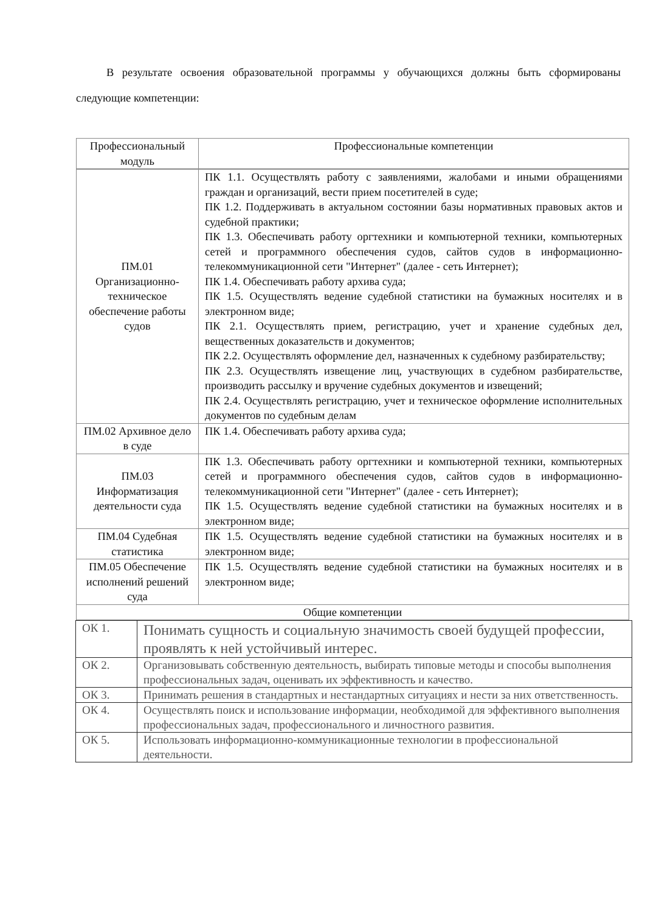В результате освоения образовательной программы у обучающихся должны быть сформированы следующие компетенции:
| Профессиональный модуль | Профессиональные компетенции |
| --- | --- |
| ПМ.01 Организационно-техническое обеспечение работы судов | ПК 1.1. Осуществлять работу с заявлениями, жалобами и иными обращениями граждан и организаций, вести прием посетителей в суде; ПК 1.2. Поддерживать в актуальном состоянии базы нормативных правовых актов и судебной практики; ПК 1.3. Обеспечивать работу оргтехники и компьютерной техники, компьютерных сетей и программного обеспечения судов, сайтов судов в информационно-телекоммуникационной сети "Интернет" (далее - сеть Интернет); ПК 1.4. Обеспечивать работу архива суда; ПК 1.5. Осуществлять ведение судебной статистики на бумажных носителях и в электронном виде; ПК 2.1. Осуществлять прием, регистрацию, учет и хранение судебных дел, вещественных доказательств и документов; ПК 2.2. Осуществлять оформление дел, назначенных к судебному разбирательству; ПК 2.3. Осуществлять извещение лиц, участвующих в судебном разбирательстве, производить рассылку и вручение судебных документов и извещений; ПК 2.4. Осуществлять регистрацию, учет и техническое оформление исполнительных документов по судебным делам |
| ПМ.02 Архивное дело в суде | ПК 1.4. Обеспечивать работу архива суда; |
| ПМ.03 Информатизация деятельности суда | ПК 1.3. Обеспечивать работу оргтехники и компьютерной техники, компьютерных сетей и программного обеспечения судов, сайтов судов в информационно-телекоммуникационной сети "Интернет" (далее - сеть Интернет); ПК 1.5. Осуществлять ведение судебной статистики на бумажных носителях и в электронном виде; |
| ПМ.04 Судебная статистика | ПК 1.5. Осуществлять ведение судебной статистики на бумажных носителях и в электронном виде; |
| ПМ.05 Обеспечение исполнений решений суда | ПК 1.5. Осуществлять ведение судебной статистики на бумажных носителях и в электронном виде; |
| Общие компетенции | |
| ОК 1. | Понимать сущность и социальную значимость своей будущей профессии, проявлять к ней устойчивый интерес. |
| ОК 2. | Организовывать собственную деятельность, выбирать типовые методы и способы выполнения профессиональных задач, оценивать их эффективность и качество. |
| ОК 3. | Принимать решения в стандартных и нестандартных ситуациях и нести за них ответственность. |
| ОК 4. | Осуществлять поиск и использование информации, необходимой для эффективного выполнения профессиональных задач, профессионального и личностного развития. |
| ОК 5. | Использовать информационно-коммуникационные технологии в профессиональной деятельности. |